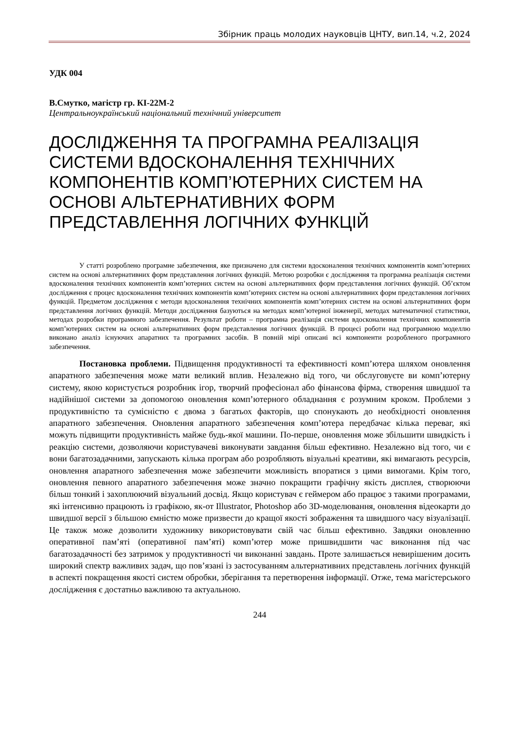Збірник праць молодих науковців ЦНТУ, вип.14, ч.2, 2024
УДК 004
В.Смутко, магістр гр. КІ-22М-2
Центральноукраїнський національний технічний університет
ДОСЛІДЖЕННЯ ТА ПРОГРАМНА РЕАЛІЗАЦІЯ СИСТЕМИ ВДОСКОНАЛЕННЯ ТЕХНІЧНИХ КОМПОНЕНТІВ КОМП’ЮТЕРНИХ СИСТЕМ НА ОСНОВІ АЛЬТЕРНАТИВНИХ ФОРМ ПРЕДСТАВЛЕННЯ ЛОГІЧНИХ ФУНКЦІЙ
У статті розроблено програмне забезпечення, яке призначено для системи вдосконалення технічних компонентів комп’ютерних систем на основі альтернативних форм представлення логічних функцій. Метою розробки є дослідження та програмна реалізація системи вдосконалення технічних компонентів комп’ютерних систем на основі альтернативних форм представлення логічних функцій. Об’єктом дослідження є процес вдосконалення технічних компонентів комп’ютерних систем на основі альтернативних форм представлення логічних функцій. Предметом дослідження є методи вдосконалення технічних компонентів комп’ютерних систем на основі альтернативних форм представлення логічних функцій. Методи дослідження базуються на методах комп’ютерної інженерії, методах математичної статистики, методах розробки програмного забезпечення. Результат роботи – програмна реалізація системи вдосконалення технічних компонентів комп’ютерних систем на основі альтернативних форм представлення логічних функцій. В процесі роботи над програмною моделлю виконано аналіз існуючих апаратних та програмних засобів. В повній мірі описані всі компоненти розробленого програмного забезпечення.
Постановка проблеми. Підвищення продуктивності та ефективності комп’ютера шляхом оновлення апаратного забезпечення може мати великий вплив. Незалежно від того, чи обслуговуєте ви комп’ютерну систему, якою користується розробник ігор, творчий професіонал або фінансова фірма, створення швидшої та надійнішої системи за допомогою оновлення комп’ютерного обладнання є розумним кроком. Проблеми з продуктивністю та сумісністю є двома з багатьох факторів, що спонукають до необхідності оновлення апаратного забезпечення. Оновлення апаратного забезпечення комп’ютера передбачає кілька переваг, які можуть підвищити продуктивність майже будь-якої машини. По-перше, оновлення може збільшити швидкість і реакцію системи, дозволяючи користувачеві виконувати завдання більш ефективно. Незалежно від того, чи є вони багатозадачними, запускають кілька програм або розробляють візуальні креативи, які вимагають ресурсів, оновлення апаратного забезпечення може забезпечити можливість впоратися з цими вимогами. Крім того, оновлення певного апаратного забезпечення може значно покращити графічну якість дисплея, створюючи більш тонкий і захоплюючий візуальний досвід. Якщо користувач є геймером або працює з такими програмами, які інтенсивно працюють із графікою, як-от Illustrator, Photoshop або 3D-моделювання, оновлення відеокарти до швидшої версії з більшою ємністю може призвести до кращої якості зображення та швидшого часу візуалізації. Це також може дозволити художнику використовувати свій час більш ефективно. Завдяки оновленню оперативної пам’яті (оперативної пам’яті) комп’ютер може пришвидшити час виконання під час багатозадачності без затримок у продуктивності чи виконанні завдань. Проте залишається невирішеним досить широкий спектр важливих задач, що пов’язані із застосуванням альтернативних представлень логічних функцій в аспекті покращення якості систем обробки, зберігання та перетворення інформації. Отже, тема магістерського дослідження є достатньо важливою та актуальною.
244